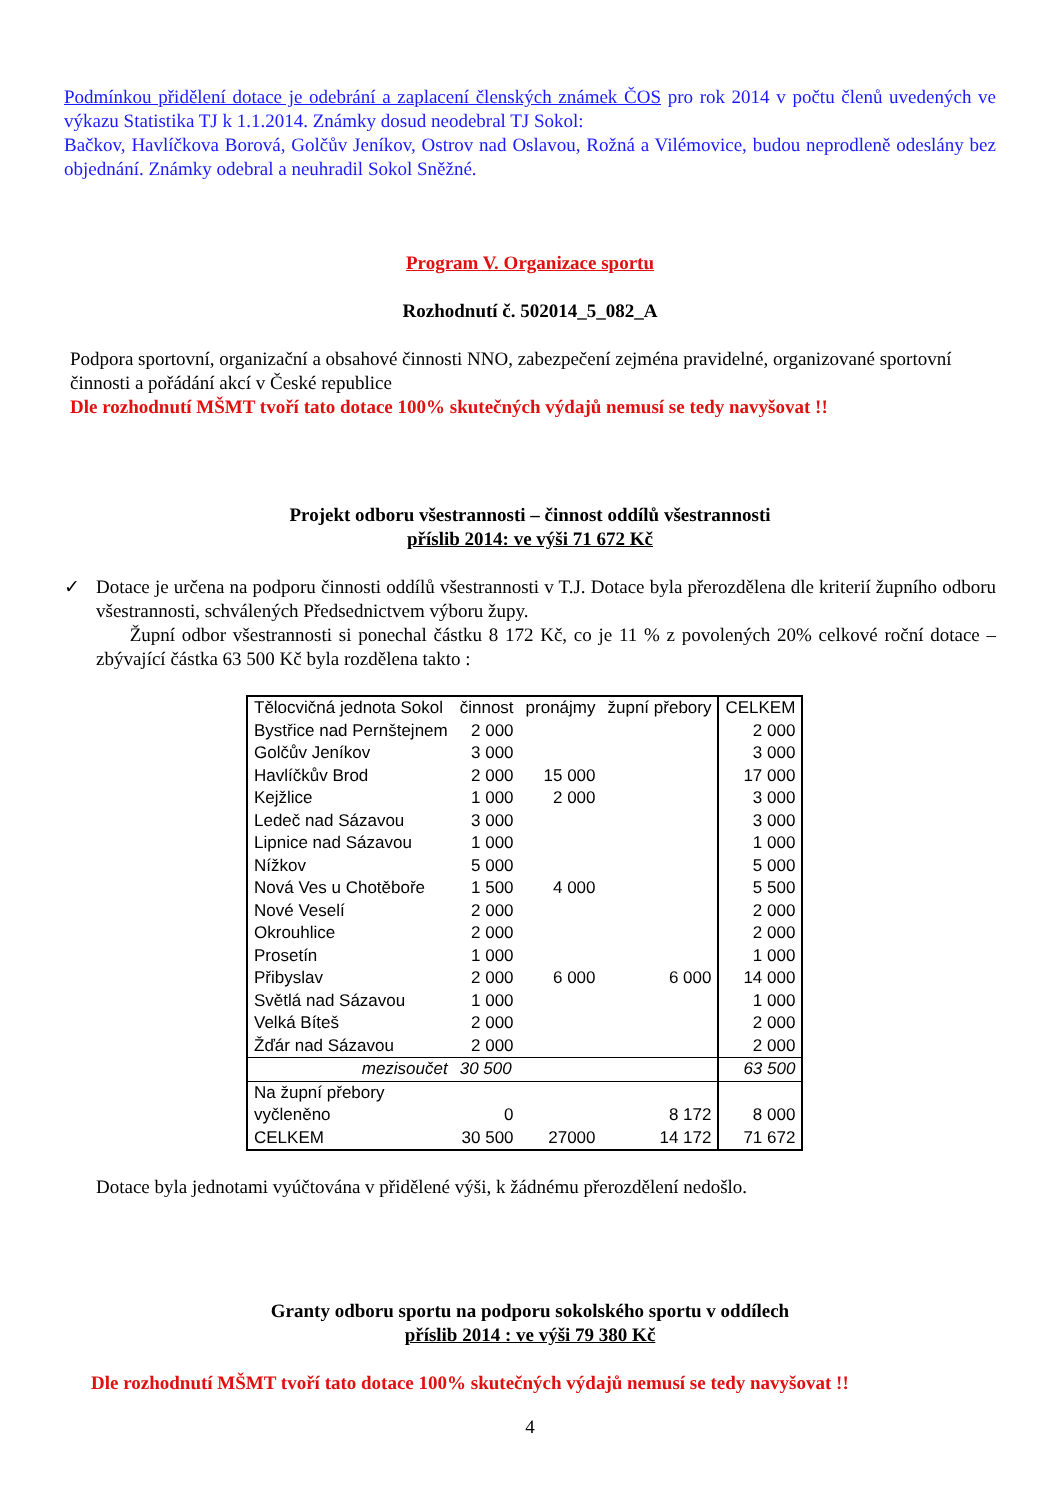Podmínkou přidělení dotace je odebrání a zaplacení členských známek ČOS pro rok 2014 v počtu členů uvedených ve výkazu Statistika TJ k 1.1.2014. Známky dosud neodebral TJ Sokol:
Bačkov, Havlíčkova Borová, Golčův Jeníkov, Ostrov nad Oslavou, Rožná a Vilémovice, budou neprodleně odeslány bez objednání. Známky odebral a neuhradil Sokol Sněžné.
Program V. Organizace sportu
Rozhodnutí č. 502014_5_082_A
Podpora sportovní, organizační a obsahové činnosti NNO, zabezpečení zejména pravidelné, organizované sportovní činnosti a pořádání akcí v České republice
Dle rozhodnutí MŠMT tvoří tato dotace 100% skutečných výdajů nemusí se tedy navyšovat !!
Projekt odboru všestrannosti – činnost oddílů všestrannosti
příslib 2014: ve výši 71 672 Kč
✓
Dotace je určena na podporu činnosti oddílů všestrannosti v T.J. Dotace byla přerozdělena dle kriterií župního odboru všestrannosti, schválených Předsednictvem výboru župy.
Župní odbor všestrannosti si ponechal částku 8 172 Kč, co je 11 % z povolených 20% celkové roční dotace – zbývající částka 63 500 Kč byla rozdělena takto :
| Tělocvičná jednota Sokol | činnost | pronájmy | župní přebory | CELKEM |
| --- | --- | --- | --- | --- |
| Bystřice nad Pernštejnem | 2 000 | | | 2 000 |
| Golčův Jeníkov | 3 000 | | | 3 000 |
| Havlíčkův Brod | 2 000 | 15 000 | | 17 000 |
| Kejžlice | 1 000 | 2 000 | | 3 000 |
| Ledeč nad Sázavou | 3 000 | | | 3 000 |
| Lipnice nad Sázavou | 1 000 | | | 1 000 |
| Nížkov | 5 000 | | | 5 000 |
| Nová Ves u Chotěboře | 1 500 | 4 000 | | 5 500 |
| Nové Veselí | 2 000 | | | 2 000 |
| Okrouhlice | 2 000 | | | 2 000 |
| Prosetín | 1 000 | | | 1 000 |
| Přibyslav | 2 000 | 6 000 | 6 000 | 14 000 |
| Světlá nad Sázavou | 1 000 | | | 1 000 |
| Velká Bíteš | 2 000 | | | 2 000 |
| Žďár nad Sázavou | 2 000 | | | 2 000 |
| mezisoučet | 30 500 | | | 63 500 |
| Na župní přebory vyčleněno | 0 | | 8 172 | 8 000 |
| CELKEM | 30 500 | 27000 | 14 172 | 71 672 |
Dotace byla jednotami vyúčtována v přidělené výši, k žádnému přerozdělení nedošlo.
Granty odboru sportu na podporu sokolského sportu v oddílech
příslib 2014 : ve výši 79 380 Kč
Dle rozhodnutí MŠMT tvoří tato dotace 100% skutečných výdajů nemusí se tedy navyšovat !!
4